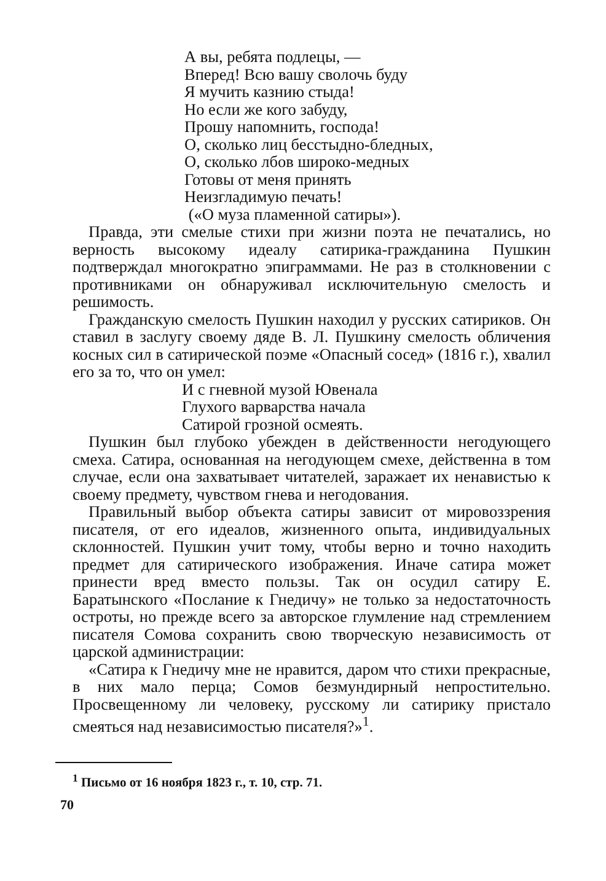А вы, ребята подлецы, —
Вперед! Всю вашу сволочь буду
Я мучить казнию стыда!
Но если же кого забуду,
Прошу напомнить, господа!
О, сколько лиц бесстыдно-бледных,
О, сколько лбов широко-медных
Готовы от меня принять
Неизгладимую печать!
(«О муза пламенной сатиры»).
Правда, эти смелые стихи при жизни поэта не печатались, но верность высокому идеалу сатирика-гражданина Пушкин подтверждал многократно эпиграммами. Не раз в столкновении с противниками он обнаруживал исключительную смелость и решимость.
Гражданскую смелость Пушкин находил у русских сатириков. Он ставил в заслугу своему дяде В. Л. Пушкину смелость обличения косных сил в сатирической поэме «Опасный сосед» (1816 г.), хвалил его за то, что он умел:
И с гневной музой Ювенала
Глухого варварства начала
Сатирой грозной осмеять.
Пушкин был глубоко убежден в действенности негодующего смеха. Сатира, основанная на негодующем смехе, действенна в том случае, если она захватывает читателей, заражает их ненавистью к своему предмету, чувством гнева и негодования.
Правильный выбор объекта сатиры зависит от мировоззрения писателя, от его идеалов, жизненного опыта, индивидуальных склонностей. Пушкин учит тому, чтобы верно и точно находить предмет для сатирического изображения. Иначе сатира может принести вред вместо пользы. Так он осудил сатиру Е. Баратынского «Послание к Гнедичу» не только за недостаточность остроты, но прежде всего за авторское глумление над стремлением писателя Сомова сохранить свою творческую независимость от царской администрации:
«Сатира к Гнедичу мне не нравится, даром что стихи прекрасные, в них мало перца; Сомов безмундирный непростительно. Просвещенному ли человеку, русскому ли сатирику пристало смеяться над независимостью писателя?»<sup>1</sup>.
<sup>1</sup> Письмо от 16 ноября 1823 г., т. 10, стр. 71.
70